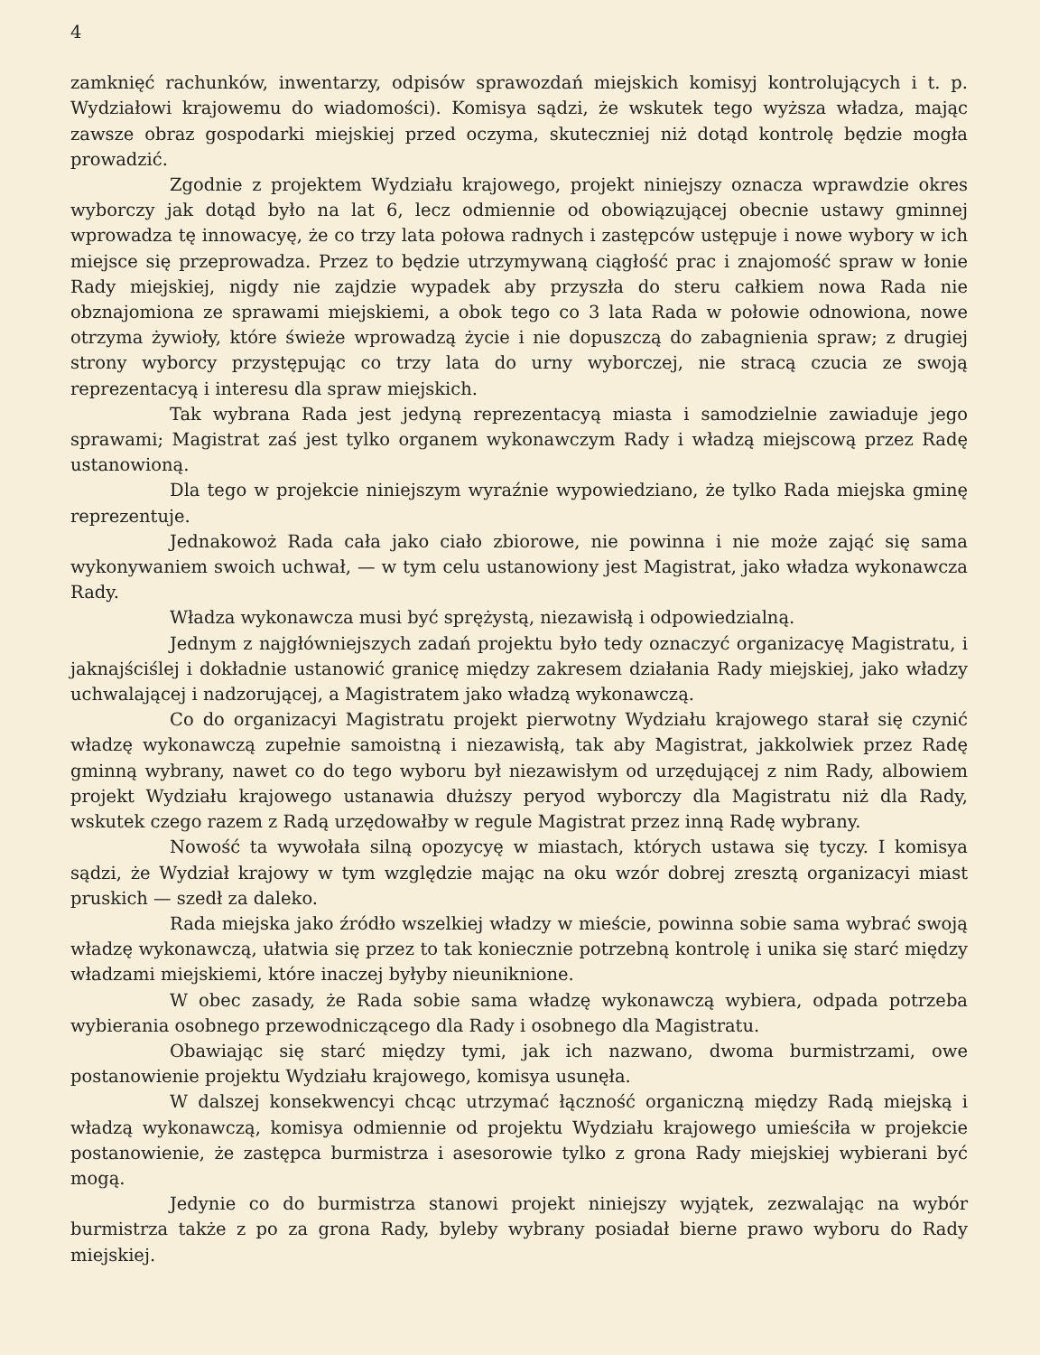4
zamknięć rachunków, inwentarzy, odpisów sprawozdań miejskich komisyj kontrolujących i t. p. Wydziałowi krajowemu do wiadomości). Komisya sądzi, że wskutek tego wyższa władza, mając zawsze obraz gospodarki miejskiej przed oczyma, skuteczniej niż dotąd kontrolę będzie mogła prowadzić.
Zgodnie z projektem Wydziału krajowego, projekt niniejszy oznacza wprawdzie okres wyborczy jak dotąd było na lat 6, lecz odmiennie od obowiązującej obecnie ustawy gminnej wprowadza tę innowacyę, że co trzy lata połowa radnych i zastępców ustępuje i nowe wybory w ich miejsce się przeprowadza. Przez to będzie utrzymywaną ciągłość prac i znajomość spraw w łonie Rady miejskiej, nigdy nie zajdzie wypadek aby przyszła do steru całkiem nowa Rada nie obznajomiona ze sprawami miejskiemi, a obok tego co 3 lata Rada w połowie odnowiona, nowe otrzyma żywioły, które świeże wprowadzą życie i nie dopuszczą do zabagnienia spraw; z drugiej strony wyborcy przystępując co trzy lata do urny wyborczej, nie stracą czucia ze swoją reprezentacyą i interesu dla spraw miejskich.
Tak wybrana Rada jest jedyną reprezentacyą miasta i samodzielnie zawiaduje jego sprawami; Magistrat zaś jest tylko organem wykonawczym Rady i władzą miejscową przez Radę ustanowioną.
Dla tego w projekcie niniejszym wyraźnie wypowiedziano, że tylko Rada miejska gminę reprezentuje.
Jednakowoż Rada cała jako ciało zbiorowe, nie powinna i nie może zająć się sama wykonywaniem swoich uchwał, — w tym celu ustanowiony jest Magistrat, jako władza wykonawcza Rady.
Władza wykonawcza musi być sprężystą, niezawisłą i odpowiedzialną.
Jednym z najgłówniejszych zadań projektu było tedy oznaczyć organizacyę Magistratu, i jaknajściślej i dokładnie ustanowić granicę między zakresem działania Rady miejskiej, jako władzy uchwalającej i nadzorującej, a Magistratem jako władzą wykonawczą.
Co do organizacyi Magistratu projekt pierwotny Wydziału krajowego starał się czynić władzę wykonawczą zupełnie samoistną i niezawisłą, tak aby Magistrat, jakkolwiek przez Radę gminną wybrany, nawet co do tego wyboru był niezawisłym od urzędującej z nim Rady, albowiem projekt Wydziału krajowego ustanawia dłuższy peryod wyborczy dla Magistratu niż dla Rady, wskutek czego razem z Radą urzędowałby w regule Magistrat przez inną Radę wybrany.
Nowość ta wywołała silną opozycyę w miastach, których ustawa się tyczy. I komisya sądzi, że Wydział krajowy w tym względzie mając na oku wzór dobrej zresztą organizacyi miast pruskich — szedł za daleko.
Rada miejska jako źródło wszelkiej władzy w mieście, powinna sobie sama wybrać swoją władzę wykonawczą, ułatwia się przez to tak koniecznie potrzebną kontrolę i unika się starć między władzami miejskiemi, które inaczej byłyby nieuniknione.
W obec zasady, że Rada sobie sama władzę wykonawczą wybiera, odpada potrzeba wybierania osobnego przewodniczącego dla Rady i osobnego dla Magistratu.
Obawiając się starć między tymi, jak ich nazwano, dwoma burmistrzami, owe postanowienie projektu Wydziału krajowego, komisya usunęła.
W dalszej konsekwencyi chcąc utrzymać łączność organiczną między Radą miejską i władzą wykonawczą, komisya odmiennie od projektu Wydziału krajowego umieściła w projekcie postanowienie, że zastępca burmistrza i asesorowie tylko z grona Rady miejskiej wybierani być mogą.
Jedynie co do burmistrza stanowi projekt niniejszy wyjątek, zezwalając na wybór burmistrza także z po za grona Rady, byleby wybrany posiadał bierne prawo wyboru do Rady miejskiej.